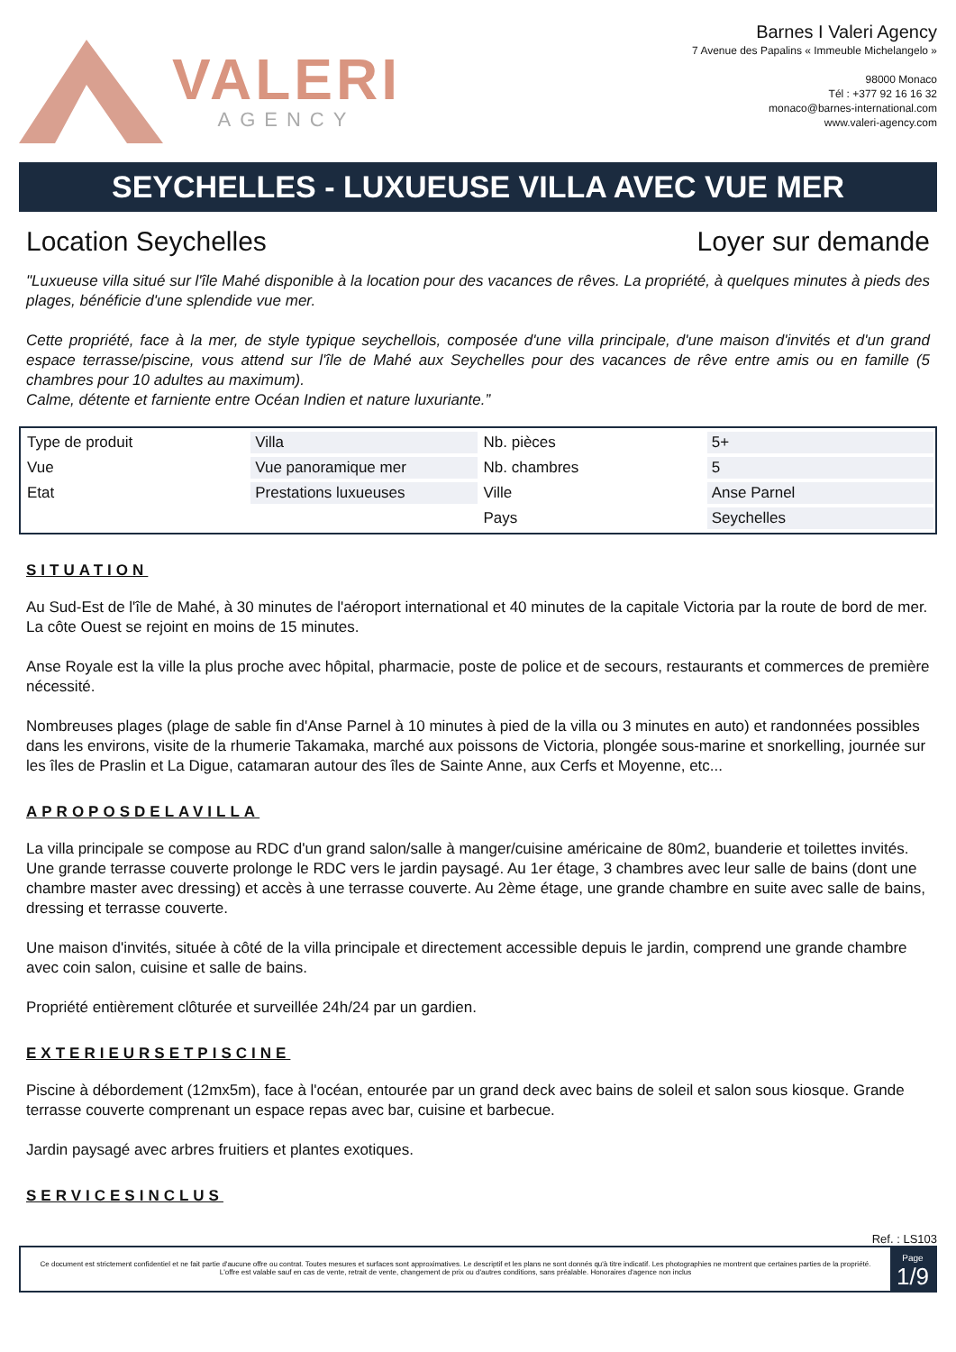VALERI
AGENCY
Barnes I Valeri Agency
7 Avenue des Papalins « Immeuble Michelangelo »
98000 Monaco
Tél : +377 92 16 16 32
monaco@barnes-international.com
www.valeri-agency.com
SEYCHELLES - LUXUEUSE VILLA AVEC VUE MER
Location Seychelles Loyer sur demande
"Luxueuse villa situé sur l'île Mahé disponible à la location pour des vacances de rêves. La propriété, à quelques minutes à pieds des plages, bénéficie d'une splendide vue mer.
Cette propriété, face à la mer, de style typique seychellois, composée d'une villa principale, d'une maison d'invités et d'un grand espace terrasse/piscine, vous attend sur l'île de Mahé aux Seychelles pour des vacances de rêve entre amis ou en famille (5 chambres pour 10 adultes au maximum).
Calme, détente et farniente entre Océan Indien et nature luxuriante.”
| Type de produit | Villa | Nb. pièces | 5+ |
| Vue | Vue panoramique mer | Nb. chambres | 5 |
| Etat | Prestations luxueuses | Ville | Anse Parnel |
| | | Pays | Seychelles |
SITUATION
Au Sud-Est de l'île de Mahé, à 30 minutes de l'aéroport international et 40 minutes de la capitale Victoria par la route de bord de mer. La côte Ouest se rejoint en moins de 15 minutes.
Anse Royale est la ville la plus proche avec hôpital, pharmacie, poste de police et de secours, restaurants et commerces de première nécessité.
Nombreuses plages (plage de sable fin d'Anse Parnel à 10 minutes à pied de la villa ou 3 minutes en auto) et randonnées possibles dans les environs, visite de la rhumerie Takamaka, marché aux poissons de Victoria, plongée sous-marine et snorkelling, journée sur les îles de Praslin et La Digue, catamaran autour des îles de Sainte Anne, aux Cerfs et Moyenne, etc...
APROPOSDELAVILLA
La villa principale se compose au RDC d'un grand salon/salle à manger/cuisine américaine de 80m2, buanderie et toilettes invités. Une grande terrasse couverte prolonge le RDC vers le jardin paysagé. Au 1er étage, 3 chambres avec leur salle de bains (dont une chambre master avec dressing) et accès à une terrasse couverte. Au 2ème étage, une grande chambre en suite avec salle de bains, dressing et terrasse couverte.
Une maison d'invités, située à côté de la villa principale et directement accessible depuis le jardin, comprend une grande chambre avec coin salon, cuisine et salle de bains.
Propriété entièrement clôturée et surveillée 24h/24 par un gardien.
EXTERIEURSETPISCINE
Piscine à débordement (12mx5m), face à l'océan, entourée par un grand deck avec bains de soleil et salon sous kiosque. Grande terrasse couverte comprenant un espace repas avec bar, cuisine et barbecue.
Jardin paysagé avec arbres fruitiers et plantes exotiques.
SERVICESINCLUS
Ref. : LS103
Ce document est strictement confidentiel et ne fait partie d'aucune offre ou contrat. Toutes mesures et surfaces sont approximatives. Le descriptif et les plans ne sont donnés qu'à titre indicatif. Les photographies ne montrent que certaines parties de la propriété. L'offre est valable sauf en cas de vente, retrait de vente, changement de prix ou d'autres conditions, sans préalable. Honoraires d'agence non inclus
Page
1/9